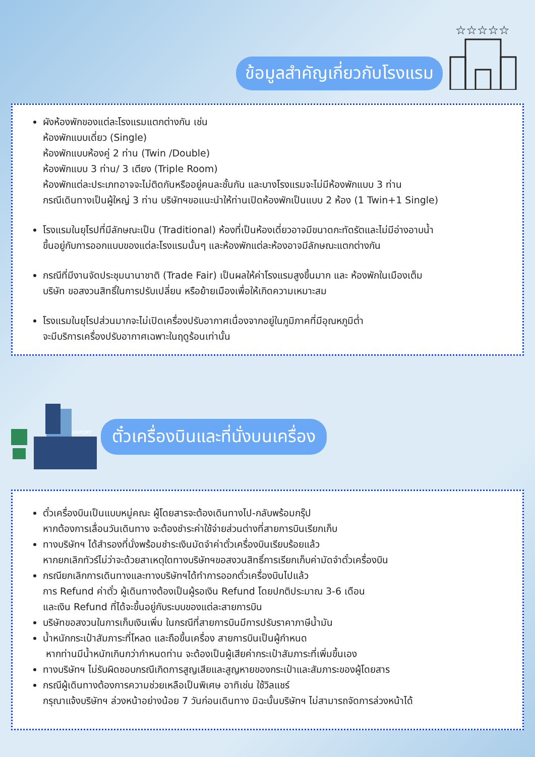ข้อมูลสำคัญเกี่ยวกับโรงแรม
☆☆☆☆☆
ผังห้องพักของแต่ละโรงแรมแตกต่างกัน เช่น
ห้องพักแบบเดี่ยว (Single)
ห้องพักแบบห้องคู่ 2 ท่าน (Twin /Double)
ห้องพักแบบ 3 ท่าน/ 3 เตียง (Triple Room)
ห้องพักแต่ละประเภทอาจจะไม่ติดกันหรืออยู่คนละชั้นกัน และบางโรงแรมจะไม่มีห้องพักแบบ 3 ท่าน
กรณีเดินทางเป็นผู้ใหญ่ 3 ท่าน บริษัทฯขอแนะนำให้ท่านเปิดห้องพักเป็นแบบ 2 ห้อง (1 Twin+1 Single)
โรงแรมในยุโรปที่มีลักษณะเป็น (Traditional) ห้องที่เป็นห้องเดี่ยวอาจมีขนาดกะทัดรัตและไม่มีอ่างอาบน้ำ
ขึ้นอยู่กับการออกแบบของแต่ละโรงแรมนั้นๆ และห้องพักแต่ละห้องอาจมีลักษณะแตกต่างกัน
กรณีที่มีงานจัดประชุมนานาชาติ (Trade Fair) เป็นผลให้ค่าโรงแรมสูงขึ้นมาก และ ห้องพักในเมืองเต็ม
บริษัท ขอสงวนสิทธิ์ในการปรับเปลี่ยน หรือย้ายเมืองเพื่อให้เกิดความเหมาะสม
โรงแรมในยุโรปส่วนมากจะไม่เปิดเครื่องปรับอากาศเนื่องจากอยู่ในภูมิภาคที่มีอุณหภูมิต่ำ
จะมีบริการเครื่องปรับอากาศเฉพาะในฤดูร้อนเท่านั้น
AIRPORT
ตั๋วเครื่องบินและที่นั่งบนเครื่อง
ตั๋วเครื่องบินเป็นแบบหมู่คณะ ผู้โดยสารจะต้องเดินทางไป-กลับพร้อมกรุ๊ป
หากต้องการเลื่อนวันเดินทาง จะต้องชำระค่าใช้จ่ายส่วนต่างที่สายการบินเรียกเก็บ
ทางบริษัทฯ ได้สำรองที่นั่งพร้อมชำระเงินมัดจำค่าตั๋วเครื่องบินเรียบร้อยแล้ว
หากยกเลิกทัวร์ไม่ว่าจะด้วยสาเหตุใดทางบริษัทฯขอสงวนสิทธิ์การเรียกเก็บค่ามัดจำตั๋วเครื่องบิน
กรณียกเลิกการเดินทางและทางบริษัทฯได้ทำการออกตั๋วเครื่องบินไปแล้ว
การ Refund ค่าตั๋ว ผู้เดินทางต้องเป็นผู้รอเงิน Refund โดยปกติประมาณ 3-6 เดือน
และเงิน Refund ที่ได้จะขึ้นอยู่กับระบบของแต่ละสายการบิน
บริษัทขอสงวนในการเก็บเงินเพิ่ม ในกรณีที่สายการบินมีการปรับราคาภาษีน้ำมัน
น้ำหนักกระเป๋าสัมภาระที่โหลด และถือขึ้นเครื่อง สายการบินเป็นผู้กำหนด
หากท่านมีน้ำหนักเกินกว่ากำหนดท่าน จะต้องเป็นผู้เสียค่ากระเป๋าสัมภาระที่เพิ่มขึ้นเอง
ทางบริษัทฯ ไม่รับผิดชอบกรณีเกิดการสูญเสียและสูญหายของกระเป๋าและสัมภาระของผู้โดยสาร
กรณีผู้เดินทางต้องการความช่วยเหลือเป็นพิเศษ อาทิเช่น ใช้วิลแชร์
กรุณาแจ้งบริษัทฯ ล่วงหน้าอย่างน้อย 7 วันก่อนเดินทาง มิฉะนั้นบริษัทฯ ไม่สามารถจัดการล่วงหน้าได้